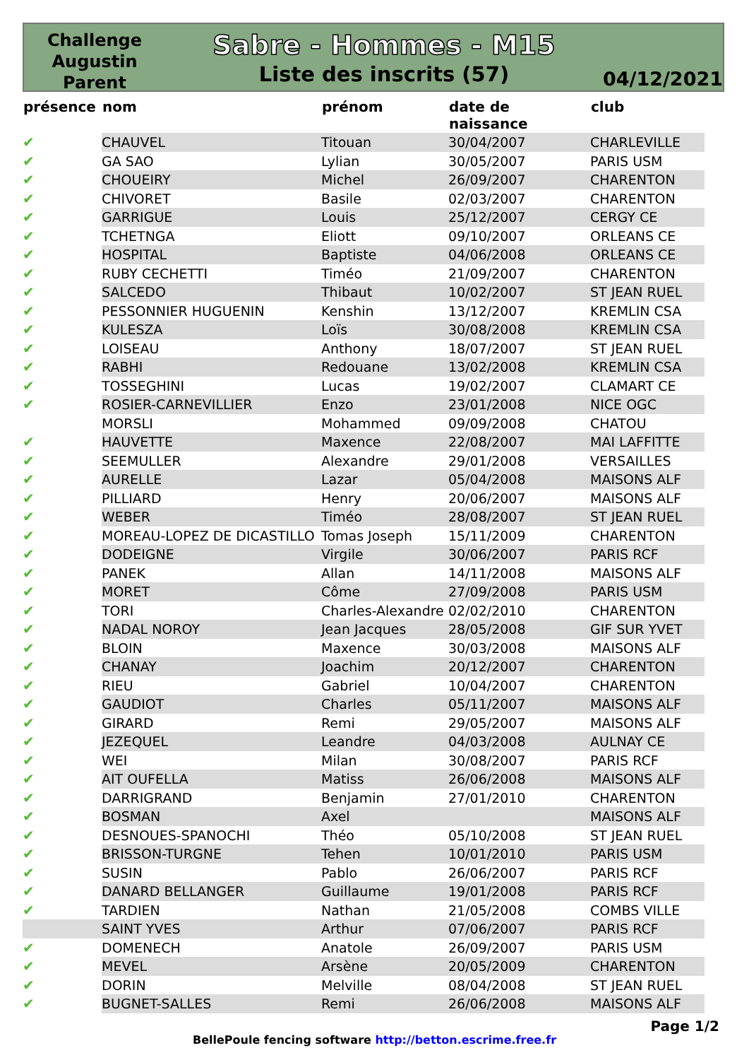Challenge
Augustin
Parent
Sabre - Hommes - M15
Liste des inscrits (57)
04/12/2021
| présence | nom | prénom | date de naissance | club |
| --- | --- | --- | --- | --- |
| ✔ | CHAUVEL | Titouan | 30/04/2007 | CHARLEVILLE |
| ✔ | GA SAO | Lylian | 30/05/2007 | PARIS USM |
| ✔ | CHOUEIRY | Michel | 26/09/2007 | CHARENTON |
| ✔ | CHIVORET | Basile | 02/03/2007 | CHARENTON |
| ✔ | GARRIGUE | Louis | 25/12/2007 | CERGY CE |
| ✔ | TCHETNGA | Eliott | 09/10/2007 | ORLEANS CE |
| ✔ | HOSPITAL | Baptiste | 04/06/2008 | ORLEANS CE |
| ✔ | RUBY CECHETTI | Timéo | 21/09/2007 | CHARENTON |
| ✔ | SALCEDO | Thibaut | 10/02/2007 | ST JEAN RUEL |
| ✔ | PESSONNIER HUGUENIN | Kenshin | 13/12/2007 | KREMLIN CSA |
| ✔ | KULESZA | Loïs | 30/08/2008 | KREMLIN CSA |
| ✔ | LOISEAU | Anthony | 18/07/2007 | ST JEAN RUEL |
| ✔ | RABHI | Redouane | 13/02/2008 | KREMLIN CSA |
| ✔ | TOSSEGHINI | Lucas | 19/02/2007 | CLAMART CE |
| ✔ | ROSIER-CARNEVILLIER | Enzo | 23/01/2008 | NICE OGC |
| | MORSLI | Mohammed | 09/09/2008 | CHATOU |
| ✔ | HAUVETTE | Maxence | 22/08/2007 | MAI LAFFITTE |
| ✔ | SEEMULLER | Alexandre | 29/01/2008 | VERSAILLES |
| ✔ | AURELLE | Lazar | 05/04/2008 | MAISONS ALF |
| ✔ | PILLIARD | Henry | 20/06/2007 | MAISONS ALF |
| ✔ | WEBER | Timéo | 28/08/2007 | ST JEAN RUEL |
| ✔ | MOREAU-LOPEZ DE DICASTILLO | Tomas Joseph | 15/11/2009 | CHARENTON |
| ✔ | DODEIGNE | Virgile | 30/06/2007 | PARIS RCF |
| ✔ | PANEK | Allan | 14/11/2008 | MAISONS ALF |
| ✔ | MORET | Côme | 27/09/2008 | PARIS USM |
| ✔ | TORI | Charles-Alexandre | 02/02/2010 | CHARENTON |
| ✔ | NADAL NOROY | Jean Jacques | 28/05/2008 | GIF SUR YVET |
| ✔ | BLOIN | Maxence | 30/03/2008 | MAISONS ALF |
| ✔ | CHANAY | Joachim | 20/12/2007 | CHARENTON |
| ✔ | RIEU | Gabriel | 10/04/2007 | CHARENTON |
| ✔ | GAUDIOT | Charles | 05/11/2007 | MAISONS ALF |
| ✔ | GIRARD | Remi | 29/05/2007 | MAISONS ALF |
| ✔ | JEZEQUEL | Leandre | 04/03/2008 | AULNAY CE |
| ✔ | WEI | Milan | 30/08/2007 | PARIS RCF |
| ✔ | AIT OUFELLA | Matiss | 26/06/2008 | MAISONS ALF |
| ✔ | DARRIGRAND | Benjamin | 27/01/2010 | CHARENTON |
| ✔ | BOSMAN | Axel | | MAISONS ALF |
| ✔ | DESNOUES-SPANOCHI | Théo | 05/10/2008 | ST JEAN RUEL |
| ✔ | BRISSON-TURGNE | Tehen | 10/01/2010 | PARIS USM |
| ✔ | SUSIN | Pablo | 26/06/2007 | PARIS RCF |
| ✔ | DANARD BELLANGER | Guillaume | 19/01/2008 | PARIS RCF |
| ✔ | TARDIEN | Nathan | 21/05/2008 | COMBS VILLE |
| | SAINT YVES | Arthur | 07/06/2007 | PARIS RCF |
| ✔ | DOMENECH | Anatole | 26/09/2007 | PARIS USM |
| ✔ | MEVEL | Arsène | 20/05/2009 | CHARENTON |
| ✔ | DORIN | Melville | 08/04/2008 | ST JEAN RUEL |
| ✔ | BUGNET-SALLES | Remi | 26/06/2008 | MAISONS ALF |
Page 1/2
BellePoule fencing software http://betton.escrime.free.fr